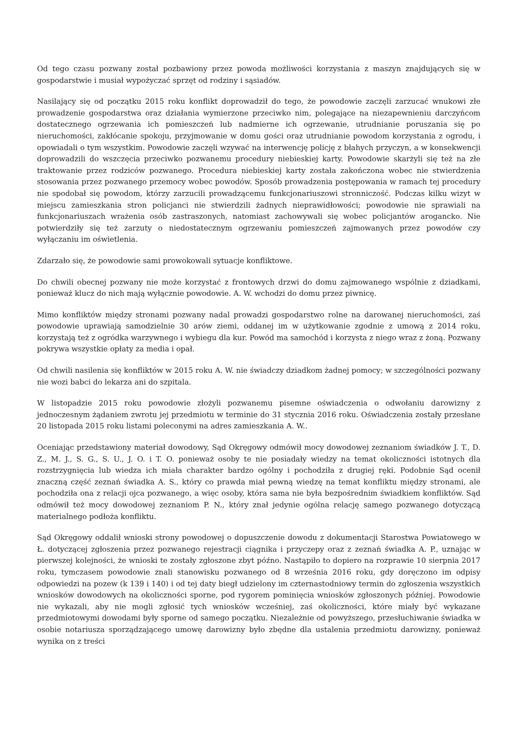Od tego czasu pozwany został pozbawiony przez powoda możliwości korzystania z maszyn znajdujących się w gospodarstwie i musiał wypożyczać sprzęt od rodziny i sąsiadów.
Nasilający się od początku 2015 roku konflikt doprowadził do tego, że powodowie zaczęli zarzucać wnukowi złe prowadzenie gospodarstwa oraz działania wymierzone przeciwko nim, polegające na niezapewnieniu darczyńcom dostatecznego ogrzewania ich pomieszczeń lub nadmierne ich ogrzewanie, utrudnianie poruszania się po nieruchomości, zakłócanie spokoju, przyjmowanie w domu gości oraz utrudnianie powodom korzystania z ogrodu, i opowiadali o tym wszystkim. Powodowie zaczęli wzywać na interwencję policję z błahych przyczyn, a w konsekwencji doprowadzili do wszczęcia przeciwko pozwanemu procedury niebieskiej karty. Powodowie skarżyli się też na złe traktowanie przez rodziców pozwanego. Procedura niebieskiej karty została zakończona wobec nie stwierdzenia stosowania przez pozwanego przemocy wobec powodów. Sposób prowadzenia postępowania w ramach tej procedury nie spodobał się powodom, którzy zarzucili prowadzącemu funkcjonariuszowi stronniczość. Podczas kilku wizyt w miejscu zamieszkania stron policjanci nie stwierdzili żadnych nieprawidłowości; powodowie nie sprawiali na funkcjonariuszach wrażenia osób zastraszonych, natomiast zachowywali się wobec policjantów arogancko. Nie potwierdziły się też zarzuty o niedostatecznym ogrzewaniu pomieszczeń zajmowanych przez powodów czy wyłączaniu im oświetlenia.
Zdarzało się, że powodowie sami prowokowali sytuacje konfliktowe.
Do chwili obecnej pozwany nie może korzystać z frontowych drzwi do domu zajmowanego wspólnie z dziadkami, ponieważ klucz do nich mają wyłącznie powodowie. A. W. wchodzi do domu przez piwnicę.
Mimo konfliktów między stronami pozwany nadal prowadzi gospodarstwo rolne na darowanej nieruchomości, zaś powodowie uprawiają samodzielnie 30 arów ziemi, oddanej im w użytkowanie zgodnie z umową z 2014 roku, korzystają też z ogródka warzywnego i wybiegu dla kur. Powód ma samochód i korzysta z niego wraz z żoną. Pozwany pokrywa wszystkie opłaty za media i opał.
Od chwili nasilenia się konfliktów w 2015 roku A. W. nie świadczy dziadkom żadnej pomocy; w szczególności pozwany nie wozi babci do lekarza ani do szpitala.
W listopadzie 2015 roku powodowie złożyli pozwanemu pisemne oświadczenia o odwołaniu darowizny z jednoczesnym żądaniem zwrotu jej przedmiotu w terminie do 31 stycznia 2016 roku. Oświadczenia zostały przesłane 20 listopada 2015 roku listami poleconymi na adres zamieszkania A. W..
Oceniając przedstawiony materiał dowodowy, Sąd Okręgowy odmówił mocy dowodowej zeznaniom świadków J. T., D. Z., M. J., S. G., S. U., J. O. i T. O. ponieważ osoby te nie posiadały wiedzy na temat okoliczności istotnych dla rozstrzygnięcia lub wiedza ich miała charakter bardzo ogólny i pochodziła z drugiej ręki. Podobnie Sąd ocenił znaczną część zeznań świadka A. S., który co prawda miał pewną wiedzę na temat konfliktu między stronami, ale pochodziła ona z relacji ojca pozwanego, a więc osoby, która sama nie była bezpośrednim świadkiem konfliktów. Sąd odmówił też mocy dowodowej zeznaniom P. N., który znał jedynie ogólna relację samego pozwanego dotyczącą materialnego podłoża konfliktu.
Sąd Okręgowy oddalił wnioski strony powodowej o dopuszczenie dowodu z dokumentacji Starostwa Powiatowego w Ł. dotyczącej zgłoszenia przez pozwanego rejestracji ciągnika i przyczepy oraz z zeznań świadka A. P., uznając w pierwszej kolejności, że wnioski te zostały zgłoszone zbyt późno. Nastąpiło to dopiero na rozprawie 10 sierpnia 2017 roku, tymczasem powodowie znali stanowisku pozwanego od 8 września 2016 roku, gdy doręczono im odpisy odpowiedzi na pozew (k 139 i 140) i od tej daty biegł udzielony im czternastodniowy termin do zgłoszenia wszystkich wniosków dowodowych na okoliczności sporne, pod rygorem pominięcia wniosków zgłoszonych później. Powodowie nie wykazali, aby nie mogli zgłosić tych wniosków wcześniej, zaś okoliczności, które miały być wykazane przedmiotowymi dowodami były sporne od samego początku. Niezależnie od powyższego, przesłuchiwanie świadka w osobie notariusza sporządzającego umowę darowizny było zbędne dla ustalenia przedmiotu darowizny, ponieważ wynika on z treści